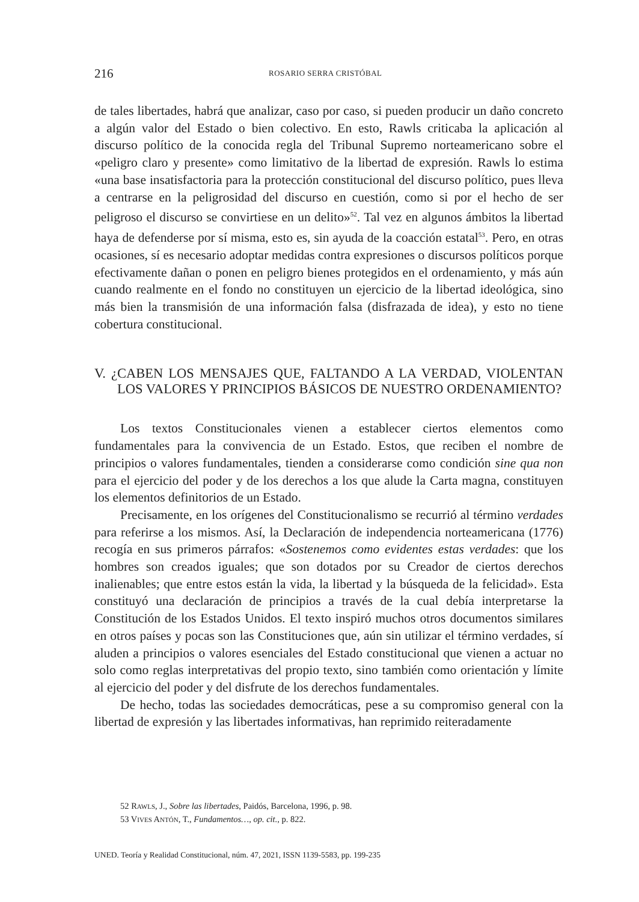216 ROSARIO SERRA CRISTÓBAL
de tales libertades, habrá que analizar, caso por caso, si pueden producir un daño concreto a algún valor del Estado o bien colectivo. En esto, Rawls criticaba la aplicación al discurso político de la conocida regla del Tribunal Supremo norteamericano sobre el «peligro claro y presente» como limitativo de la libertad de expresión. Rawls lo estima «una base insatisfactoria para la protección constitucional del discurso político, pues lleva a centrarse en la peligrosidad del discurso en cuestión, como si por el hecho de ser peligroso el discurso se convirtiese en un delito»<sup>52</sup>. Tal vez en algunos ámbitos la libertad haya de defenderse por sí misma, esto es, sin ayuda de la coacción estatal<sup>53</sup>. Pero, en otras ocasiones, sí es necesario adoptar medidas contra expresiones o discursos políticos porque efectivamente dañan o ponen en peligro bienes protegidos en el ordenamiento, y más aún cuando realmente en el fondo no constituyen un ejercicio de la libertad ideológica, sino más bien la transmisión de una información falsa (disfrazada de idea), y esto no tiene cobertura constitucional.
V. ¿CABEN LOS MENSAJES QUE, FALTANDO A LA VERDAD, VIOLENTAN LOS VALORES Y PRINCIPIOS BÁSICOS DE NUESTRO ORDENAMIENTO?
Los textos Constitucionales vienen a establecer ciertos elementos como fundamentales para la convivencia de un Estado. Estos, que reciben el nombre de principios o valores fundamentales, tienden a considerarse como condición sine qua non para el ejercicio del poder y de los derechos a los que alude la Carta magna, constituyen los elementos definitorios de un Estado.
Precisamente, en los orígenes del Constitucionalismo se recurrió al término verdades para referirse a los mismos. Así, la Declaración de independencia norteamericana (1776) recogía en sus primeros párrafos: «Sostenemos como evidentes estas verdades: que los hombres son creados iguales; que son dotados por su Creador de ciertos derechos inalienables; que entre estos están la vida, la libertad y la búsqueda de la felicidad». Esta constituyó una declaración de principios a través de la cual debía interpretarse la Constitución de los Estados Unidos. El texto inspiró muchos otros documentos similares en otros países y pocas son las Constituciones que, aún sin utilizar el término verdades, sí aluden a principios o valores esenciales del Estado constitucional que vienen a actuar no solo como reglas interpretativas del propio texto, sino también como orientación y límite al ejercicio del poder y del disfrute de los derechos fundamentales.
De hecho, todas las sociedades democráticas, pese a su compromiso general con la libertad de expresión y las libertades informativas, han reprimido reiteradamente
52 RAWLS, J., Sobre las libertades, Paidós, Barcelona, 1996, p. 98.
53 VIVES ANTÓN, T., Fundamentos…, op. cit., p. 822.
UNED. Teoría y Realidad Constitucional, núm. 47, 2021, ISSN 1139-5583, pp. 199-235